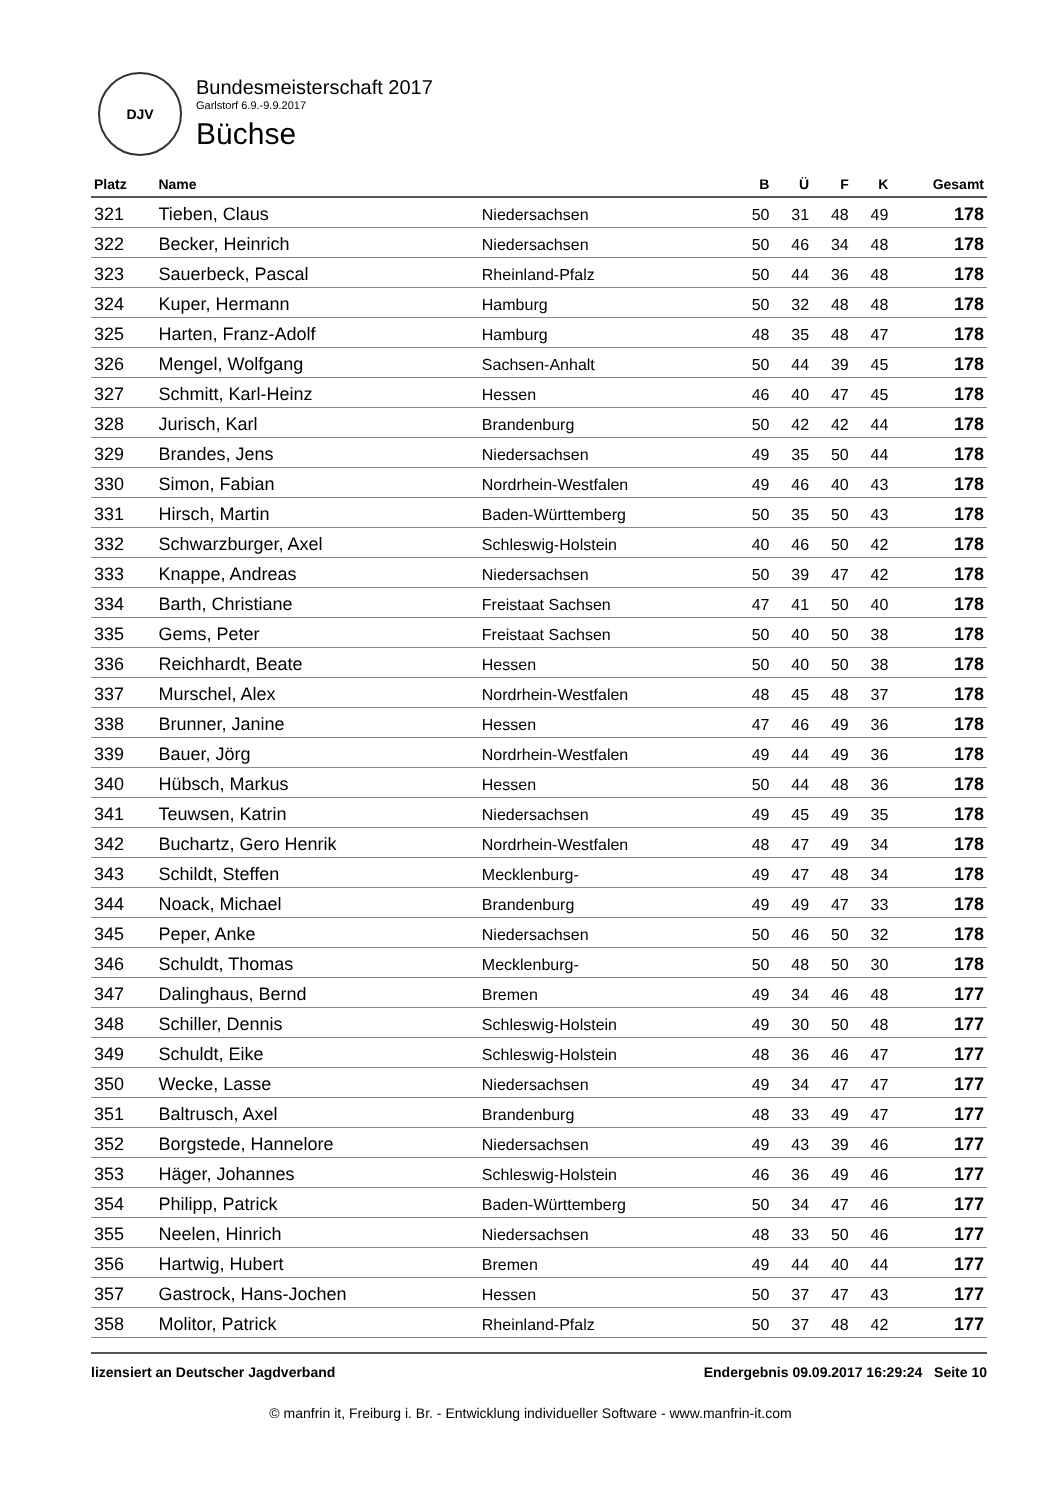DJV
Bundesmeisterschaft 2017
Garlstorf 6.9.-9.9.2017
Büchse
| Platz | Name | | B | Ü | F | K | Gesamt |
| --- | --- | --- | --- | --- | --- | --- | --- |
| 321 | Tieben, Claus | Niedersachsen | 50 | 31 | 48 | 49 | 178 |
| 322 | Becker, Heinrich | Niedersachsen | 50 | 46 | 34 | 48 | 178 |
| 323 | Sauerbeck, Pascal | Rheinland-Pfalz | 50 | 44 | 36 | 48 | 178 |
| 324 | Kuper, Hermann | Hamburg | 50 | 32 | 48 | 48 | 178 |
| 325 | Harten, Franz-Adolf | Hamburg | 48 | 35 | 48 | 47 | 178 |
| 326 | Mengel, Wolfgang | Sachsen-Anhalt | 50 | 44 | 39 | 45 | 178 |
| 327 | Schmitt, Karl-Heinz | Hessen | 46 | 40 | 47 | 45 | 178 |
| 328 | Jurisch, Karl | Brandenburg | 50 | 42 | 42 | 44 | 178 |
| 329 | Brandes, Jens | Niedersachsen | 49 | 35 | 50 | 44 | 178 |
| 330 | Simon, Fabian | Nordrhein-Westfalen | 49 | 46 | 40 | 43 | 178 |
| 331 | Hirsch, Martin | Baden-Württemberg | 50 | 35 | 50 | 43 | 178 |
| 332 | Schwarzburger, Axel | Schleswig-Holstein | 40 | 46 | 50 | 42 | 178 |
| 333 | Knappe, Andreas | Niedersachsen | 50 | 39 | 47 | 42 | 178 |
| 334 | Barth, Christiane | Freistaat Sachsen | 47 | 41 | 50 | 40 | 178 |
| 335 | Gems, Peter | Freistaat Sachsen | 50 | 40 | 50 | 38 | 178 |
| 336 | Reichhardt, Beate | Hessen | 50 | 40 | 50 | 38 | 178 |
| 337 | Murschel, Alex | Nordrhein-Westfalen | 48 | 45 | 48 | 37 | 178 |
| 338 | Brunner, Janine | Hessen | 47 | 46 | 49 | 36 | 178 |
| 339 | Bauer, Jörg | Nordrhein-Westfalen | 49 | 44 | 49 | 36 | 178 |
| 340 | Hübsch, Markus | Hessen | 50 | 44 | 48 | 36 | 178 |
| 341 | Teuwsen, Katrin | Niedersachsen | 49 | 45 | 49 | 35 | 178 |
| 342 | Buchartz, Gero Henrik | Nordrhein-Westfalen | 48 | 47 | 49 | 34 | 178 |
| 343 | Schildt, Steffen | Mecklenburg- | 49 | 47 | 48 | 34 | 178 |
| 344 | Noack, Michael | Brandenburg | 49 | 49 | 47 | 33 | 178 |
| 345 | Peper, Anke | Niedersachsen | 50 | 46 | 50 | 32 | 178 |
| 346 | Schuldt, Thomas | Mecklenburg- | 50 | 48 | 50 | 30 | 178 |
| 347 | Dalinghaus, Bernd | Bremen | 49 | 34 | 46 | 48 | 177 |
| 348 | Schiller, Dennis | Schleswig-Holstein | 49 | 30 | 50 | 48 | 177 |
| 349 | Schuldt, Eike | Schleswig-Holstein | 48 | 36 | 46 | 47 | 177 |
| 350 | Wecke, Lasse | Niedersachsen | 49 | 34 | 47 | 47 | 177 |
| 351 | Baltrusch, Axel | Brandenburg | 48 | 33 | 49 | 47 | 177 |
| 352 | Borgstede, Hannelore | Niedersachsen | 49 | 43 | 39 | 46 | 177 |
| 353 | Häger, Johannes | Schleswig-Holstein | 46 | 36 | 49 | 46 | 177 |
| 354 | Philipp, Patrick | Baden-Württemberg | 50 | 34 | 47 | 46 | 177 |
| 355 | Neelen, Hinrich | Niedersachsen | 48 | 33 | 50 | 46 | 177 |
| 356 | Hartwig, Hubert | Bremen | 49 | 44 | 40 | 44 | 177 |
| 357 | Gastrock, Hans-Jochen | Hessen | 50 | 37 | 47 | 43 | 177 |
| 358 | Molitor, Patrick | Rheinland-Pfalz | 50 | 37 | 48 | 42 | 177 |
lizensiert an Deutscher Jagdverband Endergebnis 09.09.2017 16:29:24 Seite 10
© manfrin it, Freiburg i. Br. - Entwicklung individueller Software - www.manfrin-it.com